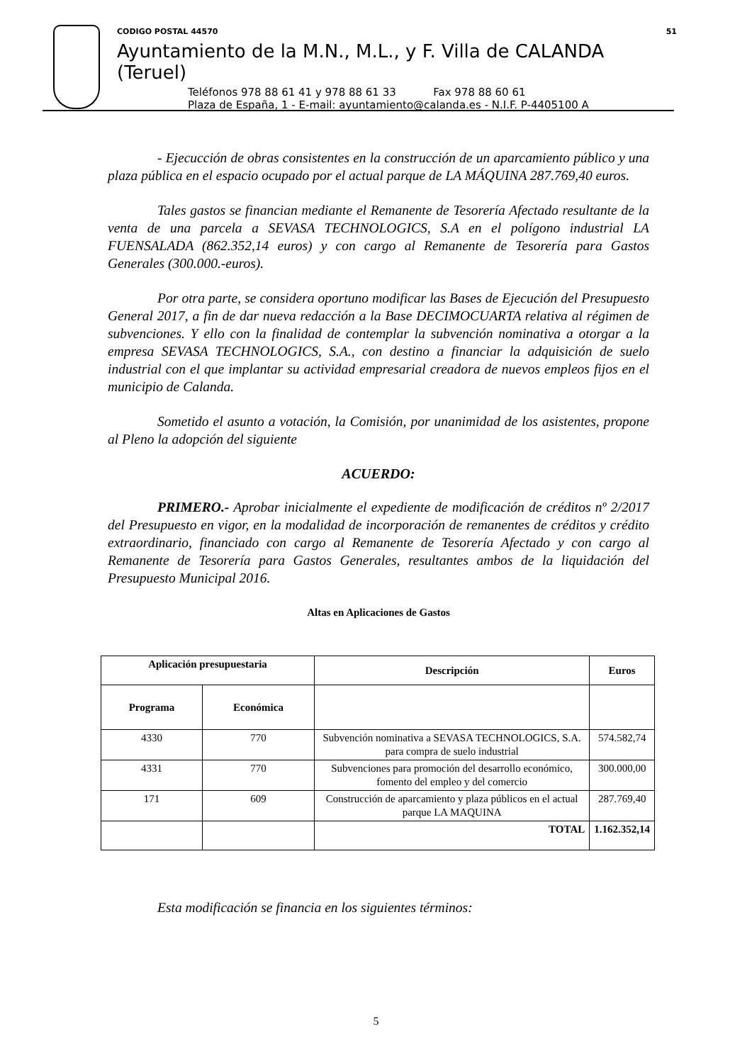CODIGO POSTAL 44570 51
Ayuntamiento de la M.N., M.L., y F. Villa de CALANDA (Teruel)
Teléfonos 978 88 61 41 y 978 88 61 33 Fax 978 88 60 61
Plaza de España, 1 - E-mail: ayuntamiento@calanda.es - N.I.F. P-4405100 A
- Ejecucción de obras consistentes en la construcción de un aparcamiento público y una plaza pública en el espacio ocupado por el actual parque de LA MÁQUINA 287.769,40 euros.
Tales gastos se financian mediante el Remanente de Tesorería Afectado resultante de la venta de una parcela a SEVASA TECHNOLOGICS, S.A en el polígono industrial LA FUENSALADA (862.352,14 euros) y con cargo al Remanente de Tesorería para Gastos Generales (300.000.-euros).
Por otra parte, se considera oportuno modificar las Bases de Ejecución del Presupuesto General 2017, a fin de dar nueva redacción a la Base DECIMOCUARTA relativa al régimen de subvenciones. Y ello con la finalidad de contemplar la subvención nominativa a otorgar a la empresa SEVASA TECHNOLOGICS, S.A., con destino a financiar la adquisición de suelo industrial con el que implantar su actividad empresarial creadora de nuevos empleos fijos en el municipio de Calanda.
Sometido el asunto a votación, la Comisión, por unanimidad de los asistentes, propone al Pleno la adopción del siguiente
ACUERDO:
PRIMERO.- Aprobar inicialmente el expediente de modificación de créditos nº 2/2017 del Presupuesto en vigor, en la modalidad de incorporación de remanentes de créditos y crédito extraordinario, financiado con cargo al Remanente de Tesorería Afectado y con cargo al Remanente de Tesorería para Gastos Generales, resultantes ambos de la liquidación del Presupuesto Municipal 2016.
Altas en Aplicaciones de Gastos
| Aplicación presupuestaria | | Descripción | Euros |
| --- | --- | --- | --- |
| Programa | Económica | | |
| 4330 | 770 | Subvención nominativa a SEVASA TECHNOLOGICS, S.A. para compra de suelo industrial | 574.582,74 |
| 4331 | 770 | Subvenciones para promoción del desarrollo económico, fomento del empleo y del comercio | 300.000,00 |
| 171 | 609 | Construcción de aparcamiento y plaza públicos en el actual parque LA MAQUINA | 287.769,40 |
| | | TOTAL | 1.162.352,14 |
Esta modificación se financia en los siguientes términos:
5